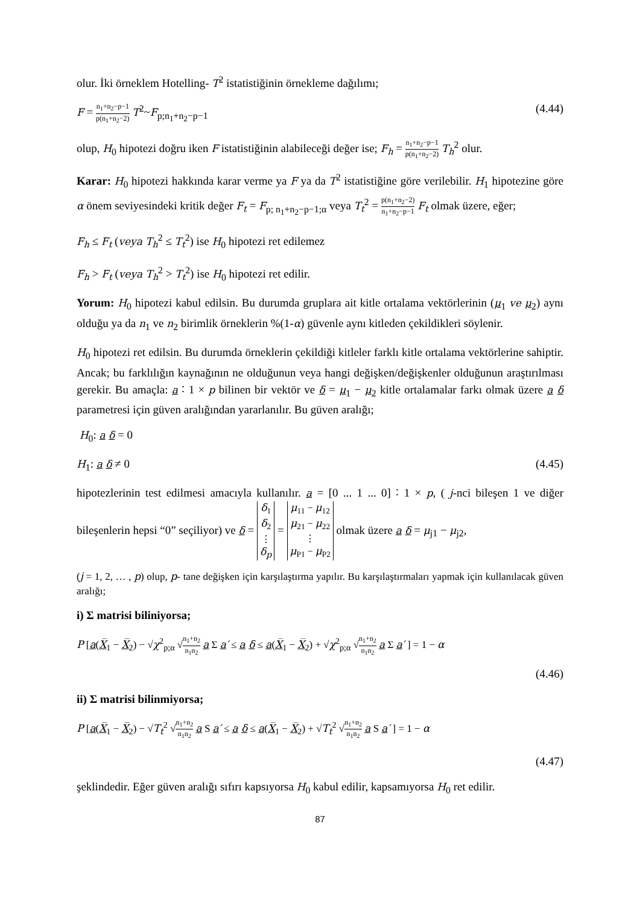olur. İki örneklem Hotelling- T<sup>2</sup> istatistiğinin örnekleme dağılımı;
F = n<sub>1</sub>+n<sub>2</sub>−p−1 p(n<sub>1</sub>+n<sub>2</sub>−2) T<sup>2</sup>~F<sub>p;n<sub>1</sub>+n<sub>2</sub>−p−1</sub> (4.44)
olup, H<sub>0</sub> hipotezi doğru iken F istatistiğinin alabileceği değer ise; F<sub>h</sub> = n<sub>1</sub>+n<sub>2</sub>−p−1 p(n<sub>1</sub>+n<sub>2</sub>−2) T<sub>h</sub><sup>2</sup> olur.
Karar: H<sub>0</sub> hipotezi hakkında karar verme ya F ya da T<sup>2</sup> istatistiğine göre verilebilir. H<sub>1</sub> hipotezine göre α önem seviyesindeki kritik değer F<sub>t</sub> = F<sub>p; n<sub>1</sub>+n<sub>2</sub>−p−1;α</sub> veya T<sub>t</sub><sup>2</sup> = p(n<sub>1</sub>+n<sub>2</sub>−2) n<sub>1</sub>+n<sub>2</sub>−p−1 F<sub>t</sub> olmak üzere, eğer;
F<sub>h</sub> ≤ F<sub>t</sub> (veya T<sub>h</sub><sup>2</sup> ≤ T<sub>t</sub><sup>2</sup>) ise H<sub>0</sub> hipotezi ret edilemez
F<sub>h</sub> > F<sub>t</sub> (veya T<sub>h</sub><sup>2</sup> > T<sub>t</sub><sup>2</sup>) ise H<sub>0</sub> hipotezi ret edilir.
Yorum: H<sub>0</sub> hipotezi kabul edilsin. Bu durumda gruplara ait kitle ortalama vektörlerinin (μ<sub>1</sub> ve μ<sub>2</sub>) aynı olduğu ya da n<sub>1</sub> ve n<sub>2</sub> birimlik örneklerin %(1-α) güvenle aynı kitleden çekildikleri söylenir.
H<sub>0</sub> hipotezi ret edilsin. Bu durumda örneklerin çekildiği kitleler farklı kitle ortalama vektörlerine sahiptir. Ancak; bu farklılığın kaynağının ne olduğunun veya hangi değişken/değişkenler olduğunun araştırılması gerekir. Bu amaçla: a ∶ 1 × p bilinen bir vektör ve δ = μ<sub>1</sub> − μ<sub>2</sub> kitle ortalamalar farkı olmak üzere a δ parametresi için güven aralığından yararlanılır. Bu güven aralığı;
H<sub>0</sub>: a δ = 0
H<sub>1</sub>: a δ ≠ 0 (4.45)
hipotezlerinin test edilmesi amacıyla kullanılır. a = [0 ... 1 ... 0] ∶ 1 × p, ( j-nci bileşen 1 ve diğer bileşenlerin hepsi “0” seçiliyor) ve δ = δ<sub>1</sub>
δ<sub>2</sub>
⋮
δ<sub>p</sub> = μ<sub>11</sub> − μ<sub>12</sub>
μ<sub>21</sub> − μ<sub>22</sub>
⋮
μ<sub>P1</sub> − μ<sub>P2</sub> olmak üzere a δ = μ<sub>j1</sub> − μ<sub>j2</sub>,
(j = 1, 2, … , p) olup, p- tane değişken için karşılaştırma yapılır. Bu karşılaştırmaları yapmak için kullanılacak güven aralığı;
i) Σ matrisi biliniyorsa;
P [a(X̅<sub>1</sub> − X̅<sub>2</sub>) − √χ<sup>2</sup><sub>p;α</sub> √n<sub>1</sub>+n<sub>2</sub> n<sub>1</sub>n<sub>2</sub> a Σ a′ ≤ a δ ≤ a(X̅<sub>1</sub> − X̅<sub>2</sub>) + √χ<sup>2</sup><sub>p;α</sub> √n<sub>1</sub>+n<sub>2</sub> n<sub>1</sub>n<sub>2</sub> a Σ a′ ] = 1 − α
(4.46)
ii) Σ matrisi bilinmiyorsa;
P [a(X̅<sub>1</sub> − X̅<sub>2</sub>) − √T<sub>t</sub><sup>2</sup> √n<sub>1</sub>+n<sub>2</sub> n<sub>1</sub>n<sub>2</sub> a S a′ ≤ a δ ≤ a(X̅<sub>1</sub> − X̅<sub>2</sub>) + √T<sub>t</sub><sup>2</sup> √n<sub>1</sub>+n<sub>2</sub> n<sub>1</sub>n<sub>2</sub> a S a′ ] = 1 − α
(4.47)
şeklindedir. Eğer güven aralığı sıfırı kapsıyorsa H<sub>0</sub> kabul edilir, kapsamıyorsa H<sub>0</sub> ret edilir.
87